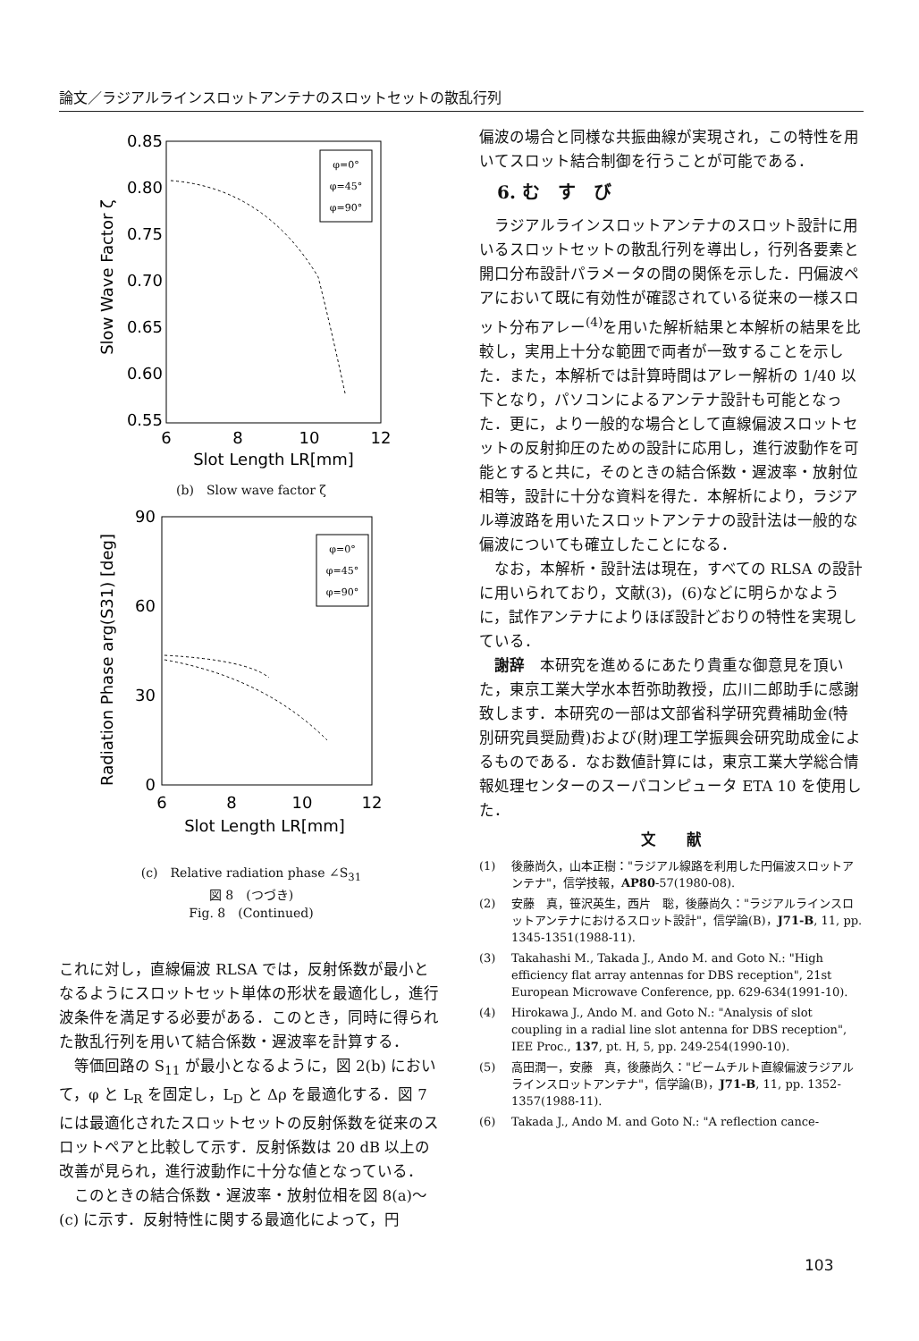論文／ラジアルラインスロットアンテナのスロットセットの散乱行列
0.85
0.80
0.75
0.70
0.65
0.60
0.55
6
8
10
12
Slot Length LR[mm]
Slow Wave Factor ζ
φ=0°
φ=45°
φ=90°
(b)　Slow wave factor ζ
90
60
30
0
6
8
10
12
Slot Length LR[mm]
Radiation Phase arg(S31) [deg]
φ=0°
φ=45°
φ=90°
(c)　Relative radiation phase ∠S<sub>31</sub>
図 8　(つづき)
Fig. 8　(Continued)
これに対し，直線偏波 RLSA では，反射係数が最小となるようにスロットセット単体の形状を最適化し，進行波条件を満足する必要がある．このとき，同時に得られた散乱行列を用いて結合係数・遅波率を計算する．
等価回路の S<sub>11</sub> が最小となるように，図 2(b) において，φ と L<sub>R</sub> を固定し，L<sub>D</sub> と Δρ を最適化する．図 7 には最適化されたスロットセットの反射係数を従来のスロットペアと比較して示す．反射係数は 20 dB 以上の改善が見られ，進行波動作に十分な値となっている．
このときの結合係数・遅波率・放射位相を図 8(a)～(c) に示す．反射特性に関する最適化によって，円
偏波の場合と同様な共振曲線が実現され，この特性を用いてスロット結合制御を行うことが可能である．
6. む　す　び
ラジアルラインスロットアンテナのスロット設計に用いるスロットセットの散乱行列を導出し，行列各要素と開口分布設計パラメータの間の関係を示した．円偏波ペアにおいて既に有効性が確認されている従来の一様スロット分布アレー<sup>(4)</sup>を用いた解析結果と本解析の結果を比較し，実用上十分な範囲で両者が一致することを示した．また，本解析では計算時間はアレー解析の 1/40 以下となり，パソコンによるアンテナ設計も可能となった．更に，より一般的な場合として直線偏波スロットセットの反射抑圧のための設計に応用し，進行波動作を可能とすると共に，そのときの結合係数・遅波率・放射位相等，設計に十分な資料を得た．本解析により，ラジアル導波路を用いたスロットアンテナの設計法は一般的な偏波についても確立したことになる．
なお，本解析・設計法は現在，すべての RLSA の設計に用いられており，文献(3)，(6)などに明らかなように，試作アンテナによりほぼ設計どおりの特性を実現している．
謝辞　本研究を進めるにあたり貴重な御意見を頂いた，東京工業大学水本哲弥助教授，広川二郎助手に感謝致します．本研究の一部は文部省科学研究費補助金(特別研究員奨励費)および(財)理工学振興会研究助成金によるものである．なお数値計算には，東京工業大学総合情報処理センターのスーパコンピュータ ETA 10 を使用した．
文　　献
(1) 後藤尚久，山本正樹："ラジアル線路を利用した円偏波スロットアンテナ"，信学技報，AP80-57(1980-08).
(2) 安藤　真，笹沢英生，西片　聡，後藤尚久："ラジアルラインスロットアンテナにおけるスロット設計"，信学論(B)，J71-B, 11, pp. 1345-1351(1988-11).
(3) Takahashi M., Takada J., Ando M. and Goto N.: "High efficiency flat array antennas for DBS reception", 21st European Microwave Conference, pp. 629-634(1991-10).
(4) Hirokawa J., Ando M. and Goto N.: "Analysis of slot coupling in a radial line slot antenna for DBS reception", IEE Proc., 137, pt. H, 5, pp. 249-254(1990-10).
(5) 高田潤一，安藤　真，後藤尚久："ビームチルト直線偏波ラジアルラインスロットアンテナ"，信学論(B)，J71-B, 11, pp. 1352-1357(1988-11).
(6) Takada J., Ando M. and Goto N.: "A reflection cance-
103